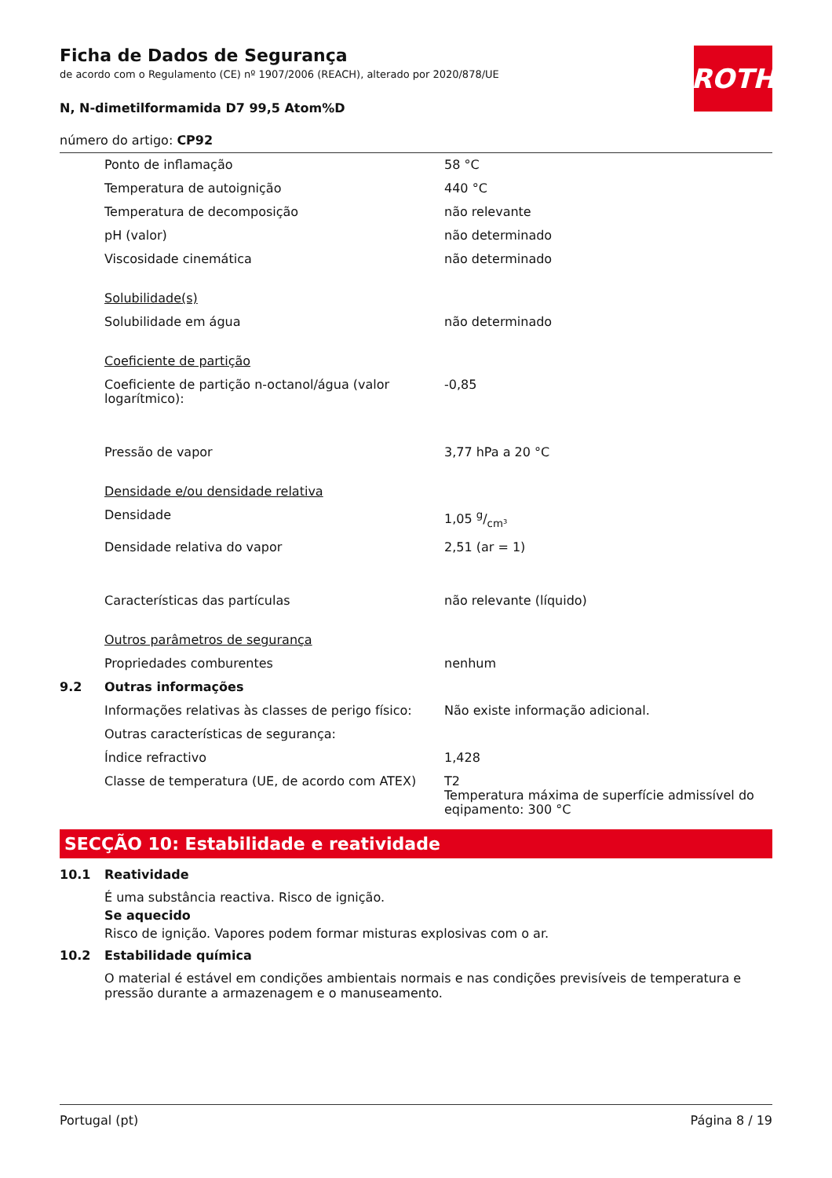ROTH
Ficha de Dados de Segurança
de acordo com o Regulamento (CE) nº 1907/2006 (REACH), alterado por 2020/878/UE
N, N-dimetilformamida D7 99,5 Atom%D
número do artigo: CP92
| | Ponto de inflamação | 58 °C |
| | Temperatura de autoignição | 440 °C |
| | Temperatura de decomposição | não relevante |
| | pH (valor) | não determinado |
| | Viscosidade cinemática | não determinado |
| | Solubilidade(s) | |
| | Solubilidade em água | não determinado |
| | Coeficiente de partição | |
| | Coeficiente de partição n-octanol/água (valor logarítmico): | -0,85 |
| | Pressão de vapor | 3,77 hPa a 20 °C |
| | Densidade e/ou densidade relativa | |
| | Densidade | 1,05 g/cm³ |
| | Densidade relativa do vapor | 2,51 (ar = 1) |
| | Características das partículas | não relevante (líquido) |
| | Outros parâmetros de segurança | |
| | Propriedades comburentes | nenhum |
| 9.2 | Outras informações | |
| | Informações relativas às classes de perigo físico: | Não existe informação adicional. |
| | Outras características de segurança: | |
| | Índice refractivo | 1,428 |
| | Classe de temperatura (UE, de acordo com ATEX) | T2 Temperatura máxima de superfície admissível do eqipamento: 300 °C |
SECÇÃO 10: Estabilidade e reatividade
| 10.1 | Reatividade |
É uma substância reactiva. Risco de ignição.
Se aquecido
Risco de ignição. Vapores podem formar misturas explosivas com o ar.
| 10.2 | Estabilidade química |
O material é estável em condições ambientais normais e nas condições previsíveis de temperatura e pressão durante a armazenagem e o manuseamento.
Portugal (pt) Página 8 / 19